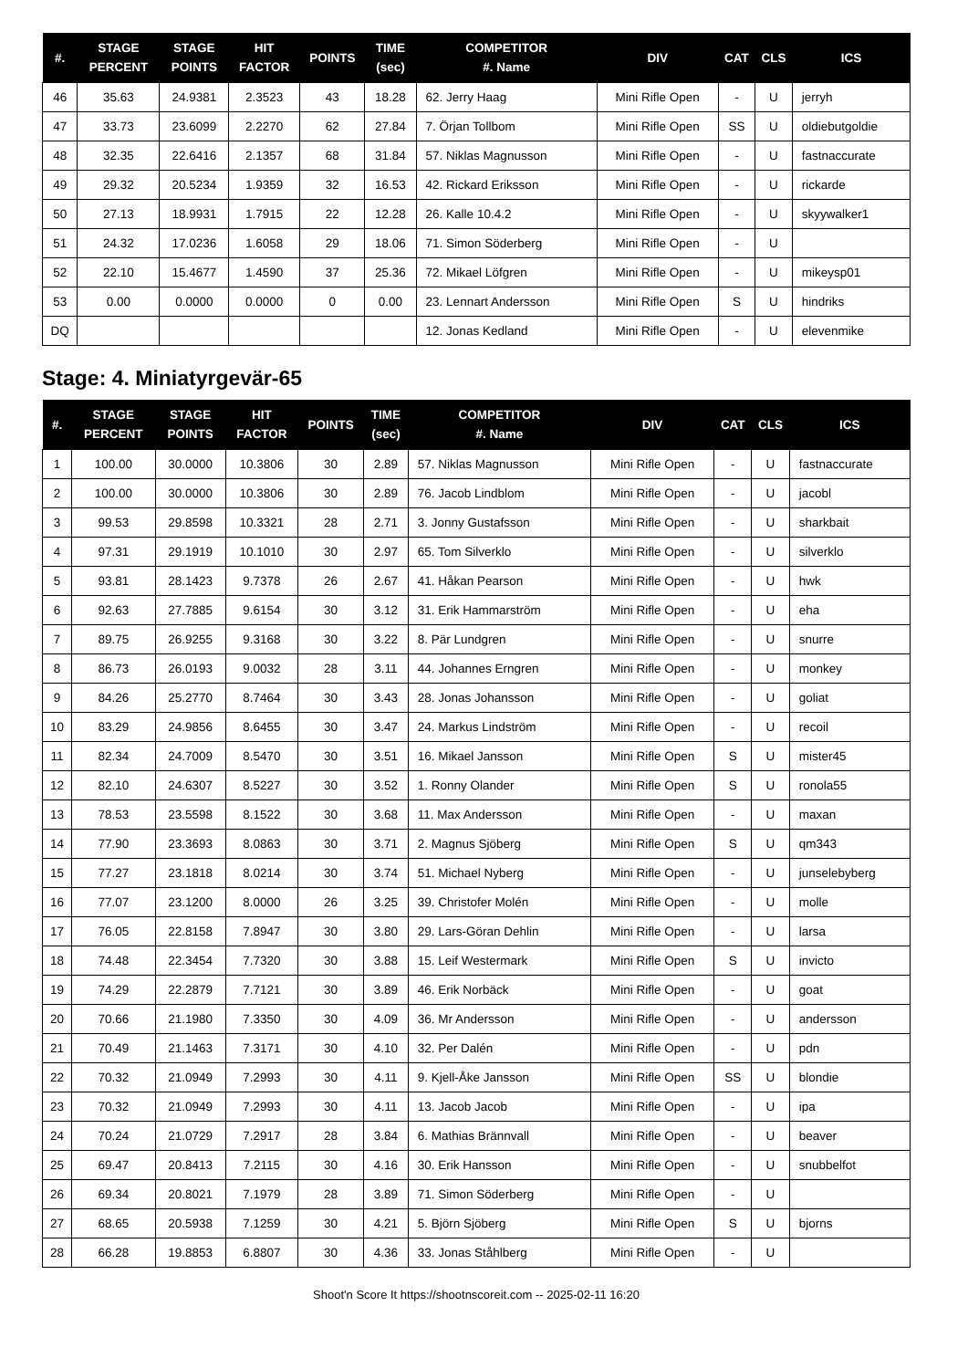| #. | STAGE PERCENT | STAGE POINTS | HIT FACTOR | POINTS | TIME (sec) | COMPETITOR #. Name | DIV | CAT | CLS | ICS |
| --- | --- | --- | --- | --- | --- | --- | --- | --- | --- | --- |
| 46 | 35.63 | 24.9381 | 2.3523 | 43 | 18.28 | 62. Jerry Haag | Mini Rifle Open | - | U | jerryh |
| 47 | 33.73 | 23.6099 | 2.2270 | 62 | 27.84 | 7. Örjan Tollbom | Mini Rifle Open | SS | U | oldiebutgoldie |
| 48 | 32.35 | 22.6416 | 2.1357 | 68 | 31.84 | 57. Niklas Magnusson | Mini Rifle Open | - | U | fastnaccurate |
| 49 | 29.32 | 20.5234 | 1.9359 | 32 | 16.53 | 42. Rickard Eriksson | Mini Rifle Open | - | U | rickarde |
| 50 | 27.13 | 18.9931 | 1.7915 | 22 | 12.28 | 26. Kalle 10.4.2 | Mini Rifle Open | - | U | skyywalker1 |
| 51 | 24.32 | 17.0236 | 1.6058 | 29 | 18.06 | 71. Simon Söderberg | Mini Rifle Open | - | U | |
| 52 | 22.10 | 15.4677 | 1.4590 | 37 | 25.36 | 72. Mikael Löfgren | Mini Rifle Open | - | U | mikeysp01 |
| 53 | 0.00 | 0.0000 | 0.0000 | 0 | 0.00 | 23. Lennart Andersson | Mini Rifle Open | S | U | hindriks |
| DQ | | | | | | 12. Jonas Kedland | Mini Rifle Open | - | U | elevenmike |
Stage: 4. Miniatyrgevär-65
| #. | STAGE PERCENT | STAGE POINTS | HIT FACTOR | POINTS | TIME (sec) | COMPETITOR #. Name | DIV | CAT | CLS | ICS |
| --- | --- | --- | --- | --- | --- | --- | --- | --- | --- | --- |
| 1 | 100.00 | 30.0000 | 10.3806 | 30 | 2.89 | 57. Niklas Magnusson | Mini Rifle Open | - | U | fastnaccurate |
| 2 | 100.00 | 30.0000 | 10.3806 | 30 | 2.89 | 76. Jacob Lindblom | Mini Rifle Open | - | U | jacobl |
| 3 | 99.53 | 29.8598 | 10.3321 | 28 | 2.71 | 3. Jonny Gustafsson | Mini Rifle Open | - | U | sharkbait |
| 4 | 97.31 | 29.1919 | 10.1010 | 30 | 2.97 | 65. Tom Silverklo | Mini Rifle Open | - | U | silverklo |
| 5 | 93.81 | 28.1423 | 9.7378 | 26 | 2.67 | 41. Håkan Pearson | Mini Rifle Open | - | U | hwk |
| 6 | 92.63 | 27.7885 | 9.6154 | 30 | 3.12 | 31. Erik Hammarström | Mini Rifle Open | - | U | eha |
| 7 | 89.75 | 26.9255 | 9.3168 | 30 | 3.22 | 8. Pär Lundgren | Mini Rifle Open | - | U | snurre |
| 8 | 86.73 | 26.0193 | 9.0032 | 28 | 3.11 | 44. Johannes Erngren | Mini Rifle Open | - | U | monkey |
| 9 | 84.26 | 25.2770 | 8.7464 | 30 | 3.43 | 28. Jonas Johansson | Mini Rifle Open | - | U | goliat |
| 10 | 83.29 | 24.9856 | 8.6455 | 30 | 3.47 | 24. Markus Lindström | Mini Rifle Open | - | U | recoil |
| 11 | 82.34 | 24.7009 | 8.5470 | 30 | 3.51 | 16. Mikael Jansson | Mini Rifle Open | S | U | mister45 |
| 12 | 82.10 | 24.6307 | 8.5227 | 30 | 3.52 | 1. Ronny Olander | Mini Rifle Open | S | U | ronola55 |
| 13 | 78.53 | 23.5598 | 8.1522 | 30 | 3.68 | 11. Max Andersson | Mini Rifle Open | - | U | maxan |
| 14 | 77.90 | 23.3693 | 8.0863 | 30 | 3.71 | 2. Magnus Sjöberg | Mini Rifle Open | S | U | qm343 |
| 15 | 77.27 | 23.1818 | 8.0214 | 30 | 3.74 | 51. Michael Nyberg | Mini Rifle Open | - | U | junselebyberg |
| 16 | 77.07 | 23.1200 | 8.0000 | 26 | 3.25 | 39. Christofer Molén | Mini Rifle Open | - | U | molle |
| 17 | 76.05 | 22.8158 | 7.8947 | 30 | 3.80 | 29. Lars-Göran Dehlin | Mini Rifle Open | - | U | larsa |
| 18 | 74.48 | 22.3454 | 7.7320 | 30 | 3.88 | 15. Leif Westermark | Mini Rifle Open | S | U | invicto |
| 19 | 74.29 | 22.2879 | 7.7121 | 30 | 3.89 | 46. Erik Norbäck | Mini Rifle Open | - | U | goat |
| 20 | 70.66 | 21.1980 | 7.3350 | 30 | 4.09 | 36. Mr Andersson | Mini Rifle Open | - | U | andersson |
| 21 | 70.49 | 21.1463 | 7.3171 | 30 | 4.10 | 32. Per Dalén | Mini Rifle Open | - | U | pdn |
| 22 | 70.32 | 21.0949 | 7.2993 | 30 | 4.11 | 9. Kjell-Åke Jansson | Mini Rifle Open | SS | U | blondie |
| 23 | 70.32 | 21.0949 | 7.2993 | 30 | 4.11 | 13. Jacob Jacob | Mini Rifle Open | - | U | ipa |
| 24 | 70.24 | 21.0729 | 7.2917 | 28 | 3.84 | 6. Mathias Brännvall | Mini Rifle Open | - | U | beaver |
| 25 | 69.47 | 20.8413 | 7.2115 | 30 | 4.16 | 30. Erik Hansson | Mini Rifle Open | - | U | snubbelfot |
| 26 | 69.34 | 20.8021 | 7.1979 | 28 | 3.89 | 71. Simon Söderberg | Mini Rifle Open | - | U | |
| 27 | 68.65 | 20.5938 | 7.1259 | 30 | 4.21 | 5. Björn Sjöberg | Mini Rifle Open | S | U | bjorns |
| 28 | 66.28 | 19.8853 | 6.8807 | 30 | 4.36 | 33. Jonas Ståhlberg | Mini Rifle Open | - | U | |
Shoot'n Score It https://shootnscoreit.com -- 2025-02-11 16:20